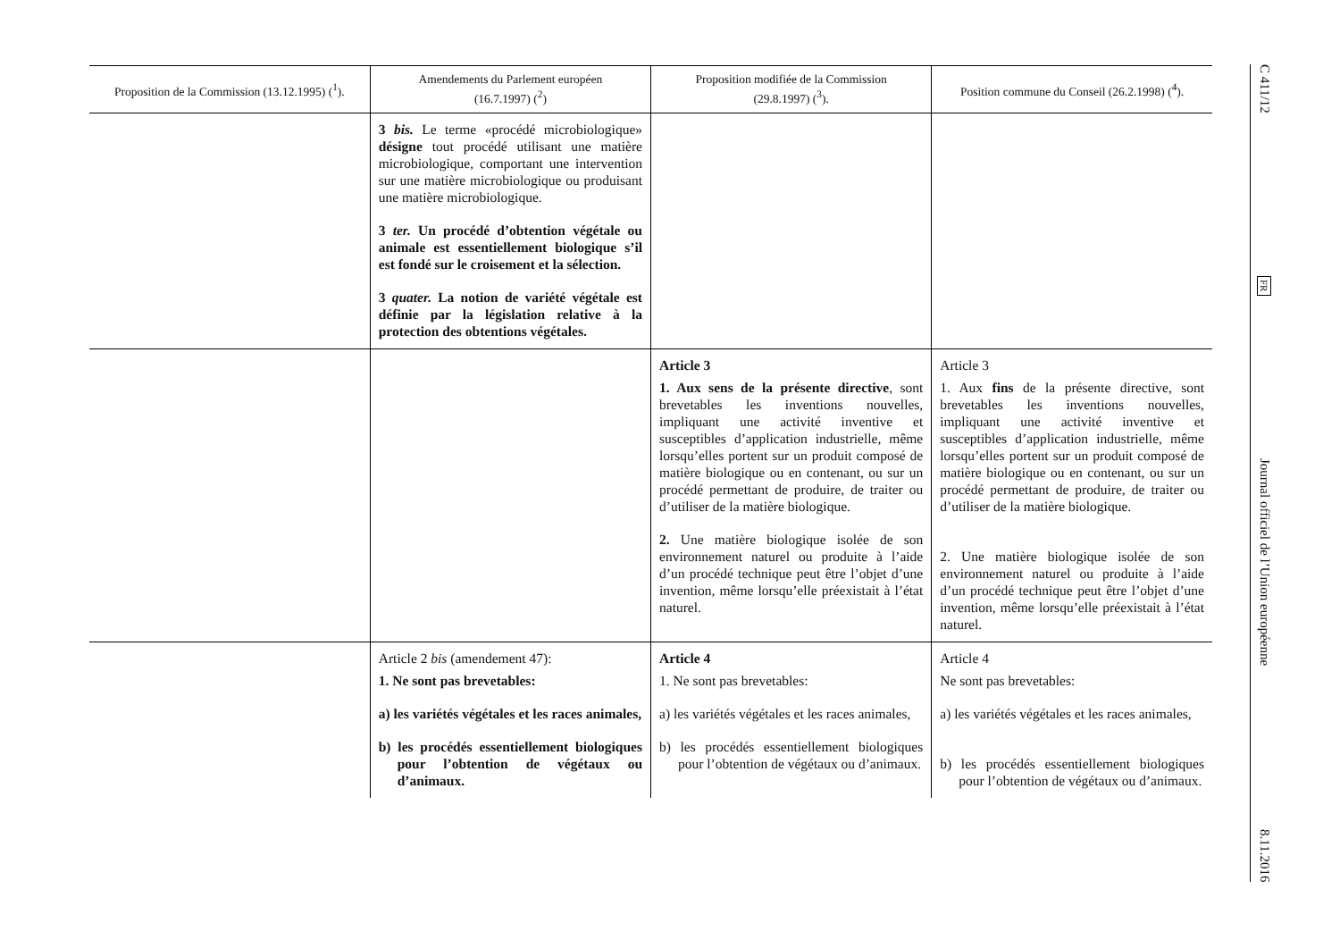| Proposition de la Commission (13.12.1995) (<sup>1</sup>). | Amendements du Parlement européen (16.7.1997) (<sup>2</sup>) | Proposition modifiée de la Commission (29.8.1997) (<sup>3</sup>). | Position commune du Conseil (26.2.1998) (<sup>4</sup>). |
| --- | --- | --- | --- |
| | 3 bis. Le terme «procédé microbiologique» désigne tout procédé utilisant une matière microbiologique, comportant une intervention sur une matière microbiologique ou produisant une matière microbiologique. 3 ter. Un procédé d’obtention végétale ou animale est essentiellement biologique s’il est fondé sur le croisement et la sélection. 3 quater. La notion de variété végétale est définie par la législation relative à la protection des obtentions végétales. | | |
| | | Article 3 1. Aux sens de la présente directive , sont brevetables les inventions nouvelles, impliquant une activité inventive et susceptibles d’application industrielle, même lorsqu’elles portent sur un produit composé de matière biologique ou en contenant, ou sur un procédé permettant de produire, de traiter ou d’utiliser de la matière biologique. 2. Une matière biologique isolée de son environnement naturel ou produite à l’aide d’un procédé technique peut être l’objet d’une invention, même lorsqu’elle préexistait à l’état naturel. | Article 3 1. Aux fins de la présente directive, sont brevetables les inventions nouvelles, impliquant une activité inventive et susceptibles d’application industrielle, même lorsqu’elles portent sur un produit composé de matière biologique ou en contenant, ou sur un procédé permettant de produire, de traiter ou d’utiliser de la matière biologique. 2. Une matière biologique isolée de son environnement naturel ou produite à l’aide d’un procédé technique peut être l’objet d’une invention, même lorsqu’elle préexistait à l’état naturel. |
| | Article 2 bis (amendement 47): 1. Ne sont pas brevetables: a) les variétés végétales et les races animales, b) les procédés essentiellement biologiques pour l’obtention de végétaux ou d’animaux. | Article 4 1. Ne sont pas brevetables: a) les variétés végétales et les races animales, b) les procédés essentiellement biologiques pour l’obtention de végétaux ou d’animaux. | Article 4 Ne sont pas brevetables: a) les variétés végétales et les races animales, b) les procédés essentiellement biologiques pour l’obtention de végétaux ou d’animaux. |
C 411/12
FR
Journal officiel de l’Union européenne
8.11.2016